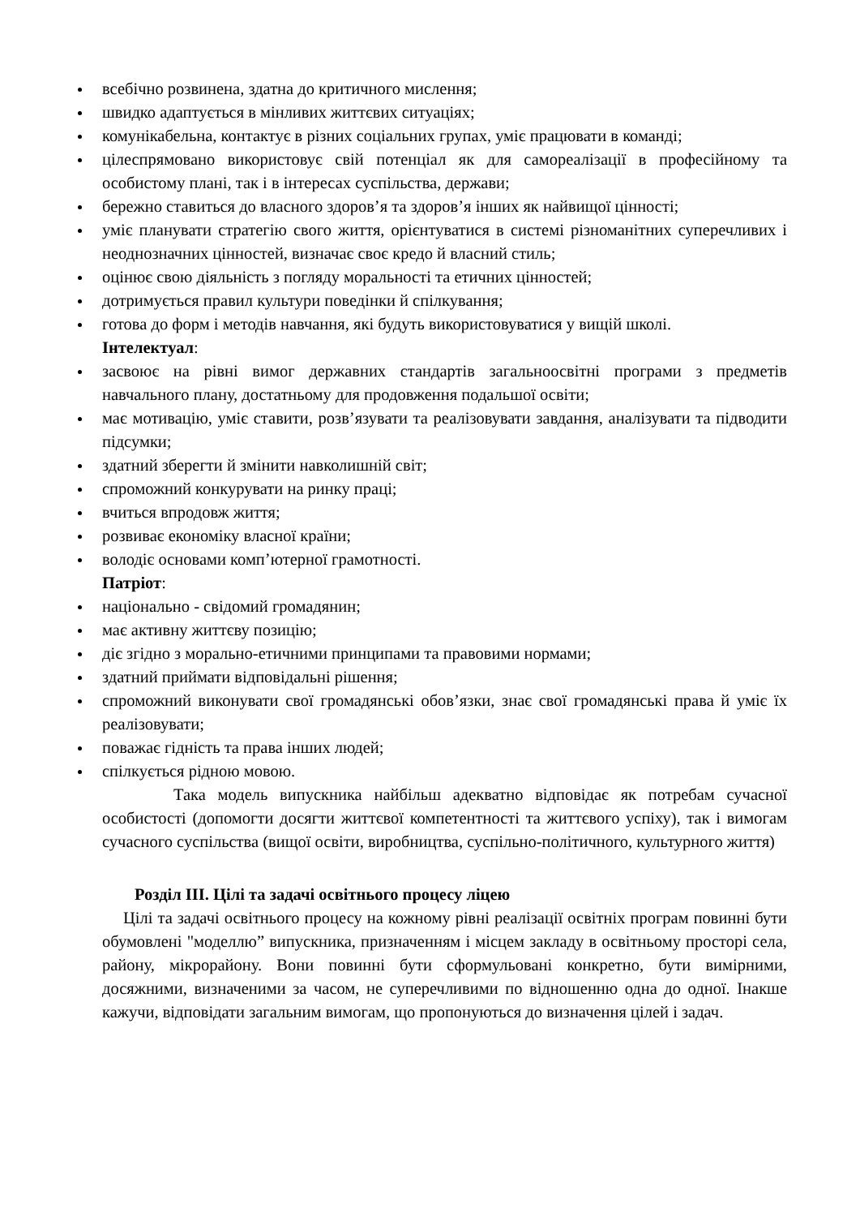всебічно розвинена, здатна до критичного мислення;
швидко адаптується в мінливих життєвих ситуаціях;
комунікабельна, контактує в різних соціальних групах, уміє працювати в команді;
цілеспрямовано використовує свій потенціал як для самореалізації в професійному та особистому плані, так і в інтересах суспільства, держави;
бережно ставиться до власного здоров’я та здоров’я інших як найвищої цінності;
уміє планувати стратегію свого життя, орієнтуватися в системі різноманітних суперечливих і неоднозначних цінностей, визначає своє кредо й власний стиль;
оцінює свою діяльність з погляду моральності та етичних цінностей;
дотримується правил культури поведінки й спілкування;
готова до форм і методів навчання, які будуть використовуватися у вищій школі.
Інтелектуал:
засвоює на рівні вимог державних стандартів загальноосвітні програми з предметів навчального плану, достатньому для продовження подальшої освіти;
має мотивацію, уміє ставити, розв’язувати та реалізовувати завдання, аналізувати та підводити підсумки;
здатний зберегти й змінити навколишній світ;
спроможний конкурувати на ринку праці;
вчиться впродовж життя;
розвиває економіку власної країни;
володіє основами комп’ютерної грамотності.
Патріот:
національно - свідомий громадянин;
має активну життєву позицію;
діє згідно з морально-етичними принципами та правовими нормами;
здатний приймати відповідальні рішення;
спроможний виконувати свої громадянські обов’язки, знає свої громадянські права й уміє їх реалізовувати;
поважає гідність та права інших людей;
спілкується рідною мовою.
Така модель випускника найбільш адекватно відповідає як потребам сучасної особистості (допомогти досягти життєвої компетентності та життєвого успіху), так і вимогам сучасного суспільства (вищої освіти, виробництва, суспільно-політичного, культурного життя)
Розділ ІІІ. Цілі та задачі освітнього процесу ліцею
Цілі та задачі освітнього процесу на кожному рівні реалізації освітніх програм повинні бути обумовлені "моделлю” випускника, призначенням і місцем закладу в освітньому просторі села, району, мікрорайону. Вони повинні бути сформульовані конкретно, бути вимірними, досяжними, визначеними за часом, не суперечливими по відношенню одна до одної. Інакше кажучи, відповідати загальним вимогам, що пропонуються до визначення цілей і задач.